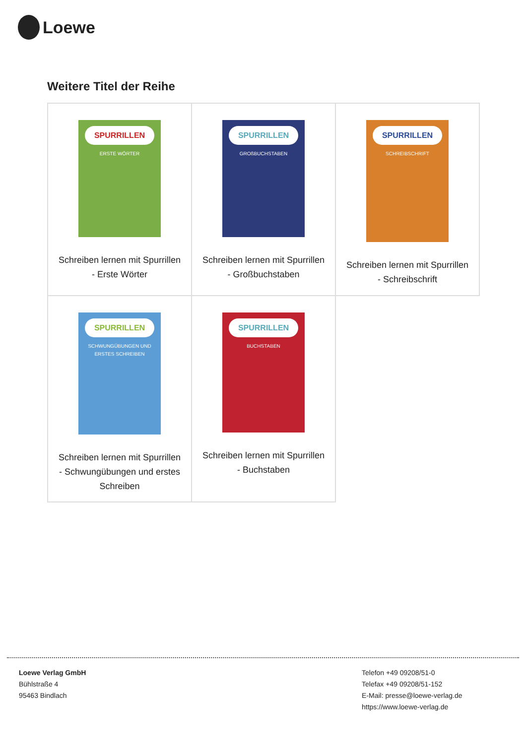Loewe
Weitere Titel der Reihe
| SPURRILLEN ERSTE WÖRTER Schreiben lernen mit Spurrillen - Erste Wörter | SPURRILLEN GROßBUCHSTABEN Schreiben lernen mit Spurrillen - Großbuchstaben | SPURRILLEN SCHREIBSCHRIFT Schreiben lernen mit Spurrillen - Schreibschrift |
| SPURRILLEN SCHWUNGÜBUNGEN UND ERSTES SCHREIBEN Schreiben lernen mit Spurrillen - Schwungübungen und erstes Schreiben | SPURRILLEN BUCHSTABEN Schreiben lernen mit Spurrillen - Buchstaben | |
Loewe Verlag GmbH
Bühlstraße 4
95463 Bindlach
Telefon +49 09208/51-0
Telefax +49 09208/51-152
E-Mail: presse@loewe-verlag.de
https://www.loewe-verlag.de